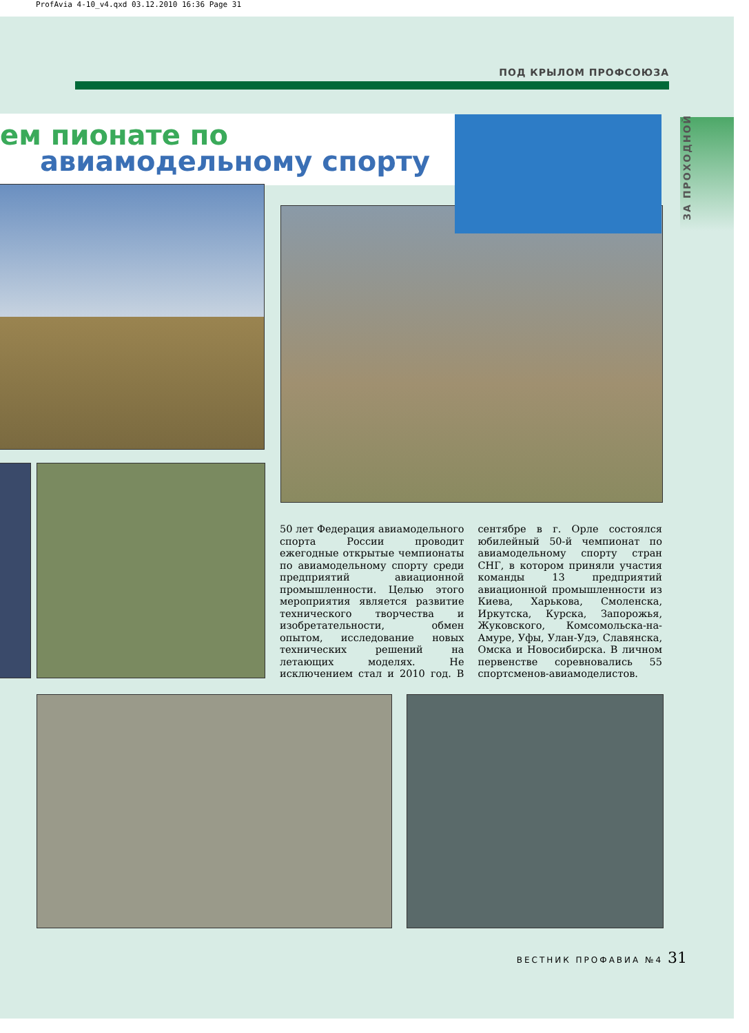ProfAvia 4-10_v4.qxd 03.12.2010 16:36 Page 31
ПОД КРЫЛОМ ПРОФСОЮЗА
ем пионате по
авиамодельному спорту
ЗА ПРОХОДНОЙ
50 лет Федерация авиамодельного спорта России проводит ежегодные открытые чемпионаты по авиамодельному спорту среди предприятий авиационной промышленности. Целью этого мероприятия является развитие технического творчества и изобретательности, обмен опытом, исследование новых технических решений на летающих моделях. Не исключением стал и 2010 год. В сентябре в г. Орле состоялся юбилейный 50-й чемпионат по авиамодельному спорту стран СНГ, в котором приняли участия команды 13 предприятий авиационной промышленности из Киева, Харькова, Смоленска, Иркутска, Курска, Запорожья, Жуковского, Комсомольска-на-Амуре, Уфы, Улан-Удэ, Славянска, Омска и Новосибирска. В личном первенстве соревновались 55 спортсменов-авиамоделистов.
ВЕСТНИК ПРОФАВИА №4 31